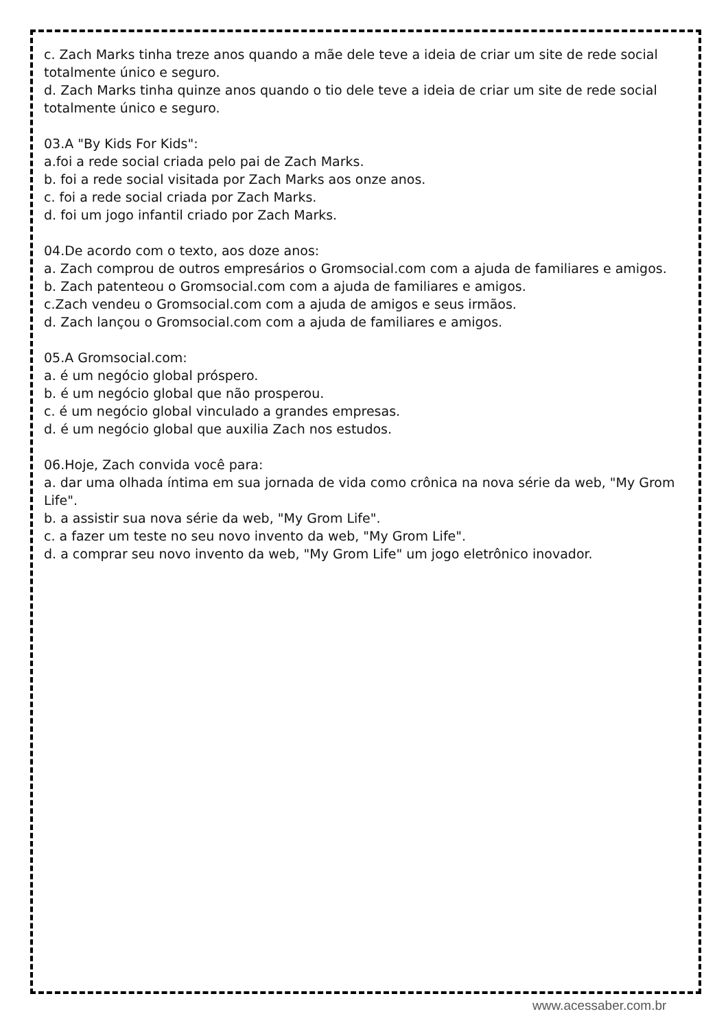c. Zach Marks tinha treze anos quando a mãe dele teve a ideia de criar um site de rede social totalmente único e seguro.
d. Zach Marks tinha quinze anos quando o tio dele teve a ideia de criar um site de rede social totalmente único e seguro.
03.A "By Kids For Kids":
a.foi a rede social criada pelo pai de Zach Marks.
b. foi a rede social visitada por Zach Marks aos onze anos.
c. foi a rede social criada por Zach Marks.
d. foi um jogo infantil criado por Zach Marks.
04.De acordo com o texto, aos doze anos:
a. Zach comprou de outros empresários o Gromsocial.com com a ajuda de familiares e amigos.
b. Zach patenteou o Gromsocial.com com a ajuda de familiares e amigos.
c.Zach vendeu o Gromsocial.com com a ajuda de amigos e seus irmãos.
d. Zach lançou o Gromsocial.com com a ajuda de familiares e amigos.
05.A Gromsocial.com:
a. é um negócio global próspero.
b. é um negócio global que não prosperou.
c. é um negócio global vinculado a grandes empresas.
d. é um negócio global que auxilia Zach nos estudos.
06.Hoje, Zach convida você para:
a. dar uma olhada íntima em sua jornada de vida como crônica na nova série da web, "My Grom Life".
b. a assistir sua nova série da web, "My Grom Life".
c. a fazer um teste no seu novo invento da web, "My Grom Life".
d. a comprar seu novo invento da web, "My Grom Life" um jogo eletrônico inovador.
www.acessaber.com.br